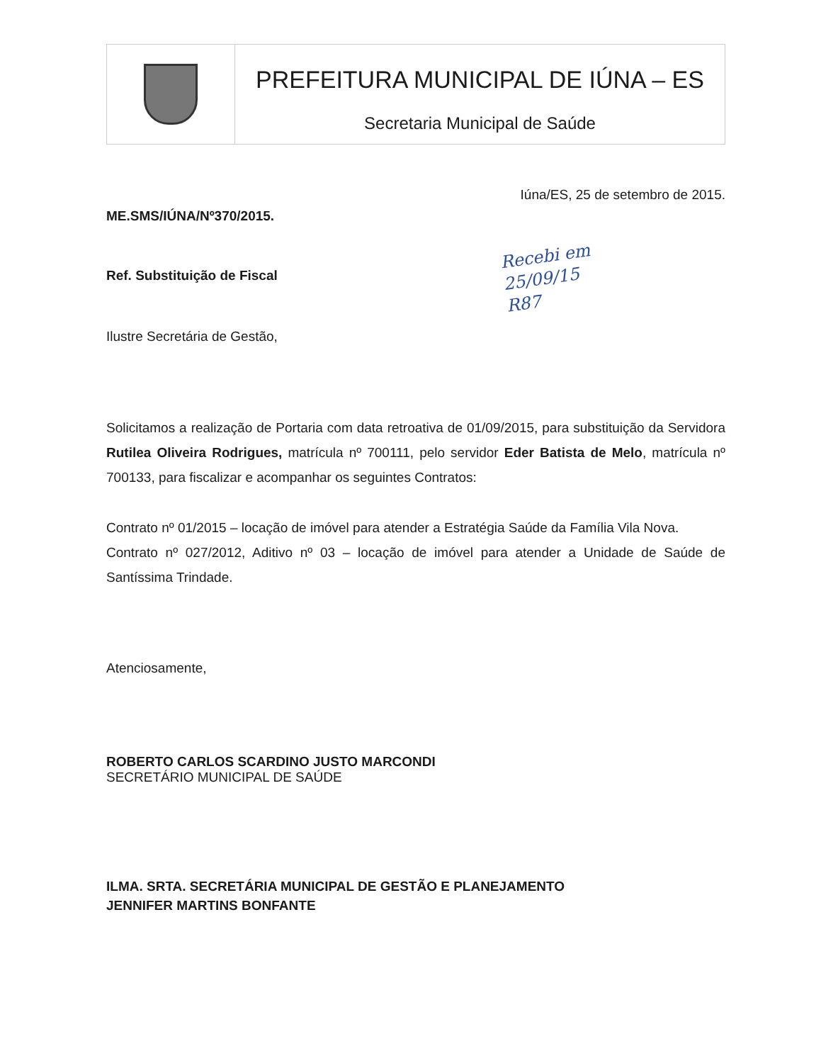PREFEITURA MUNICIPAL DE IÚNA – ES
Secretaria Municipal de Saúde
Iúna/ES, 25 de setembro de 2015.
ME.SMS/IÚNA/Nº370/2015.
Ref. Substituição de Fiscal
Recebi em
25/09/15
R87
Ilustre Secretária de Gestão,
Solicitamos a realização de Portaria com data retroativa de 01/09/2015, para substituição da Servidora Rutilea Oliveira Rodrigues, matrícula nº 700111, pelo servidor Eder Batista de Melo, matrícula nº 700133, para fiscalizar e acompanhar os seguintes Contratos:
Contrato nº 01/2015 – locação de imóvel para atender a Estratégia Saúde da Família Vila Nova.
Contrato nº 027/2012, Aditivo nº 03 – locação de imóvel para atender a Unidade de Saúde de Santíssima Trindade.
Atenciosamente,
ROBERTO CARLOS SCARDINO JUSTO MARCONDI
SECRETÁRIO MUNICIPAL DE SAÚDE
ILMA. SRTA. SECRETÁRIA MUNICIPAL DE GESTÃO E PLANEJAMENTO
JENNIFER MARTINS BONFANTE